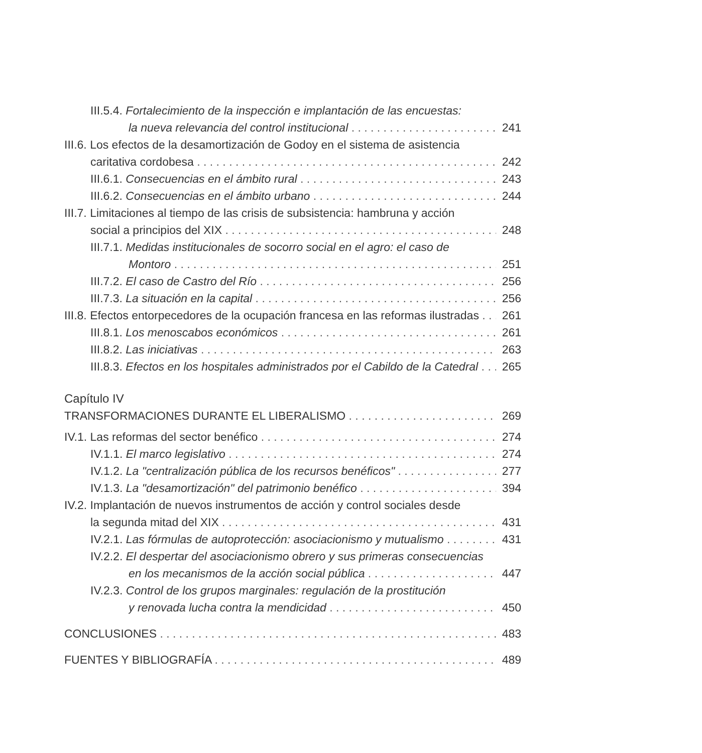III.5.4. Fortalecimiento de la inspección e implantación de las encuestas:
la nueva relevancia del control institucional 241
III.6. Los efectos de la desamortización de Godoy en el sistema de asistencia
caritativa cordobesa 242
III.6.1. Consecuencias en el ámbito rural 243
III.6.2. Consecuencias en el ámbito urbano 244
III.7. Limitaciones al tiempo de las crisis de subsistencia: hambruna y acción
social a principios del XIX 248
III.7.1. Medidas institucionales de socorro social en el agro: el caso de
Montoro 251
III.7.2. El caso de Castro del Río 256
III.7.3. La situación en la capital 256
III.8. Efectos entorpecedores de la ocupación francesa en las reformas ilustradas 261
III.8.1. Los menoscabos económicos 261
III.8.2. Las iniciativas 263
III.8.3. Efectos en los hospitales administrados por el Cabildo de la Catedral 265
Capítulo IV
TRANSFORMACIONES DURANTE EL LIBERALISMO 269
IV.1. Las reformas del sector benéfico 274
IV.1.1. El marco legislativo 274
IV.1.2. La "centralización pública de los recursos benéficos" 277
IV.1.3. La "desamortización" del patrimonio benéfico 394
IV.2. Implantación de nuevos instrumentos de acción y control sociales desde
la segunda mitad del XIX 431
IV.2.1. Las fórmulas de autoprotección: asociacionismo y mutualismo 431
IV.2.2. El despertar del asociacionismo obrero y sus primeras consecuencias
en los mecanismos de la acción social pública 447
IV.2.3. Control de los grupos marginales: regulación de la prostitución
y renovada lucha contra la mendicidad 450
CONCLUSIONES 483
FUENTES Y BIBLIOGRAFÍA 489